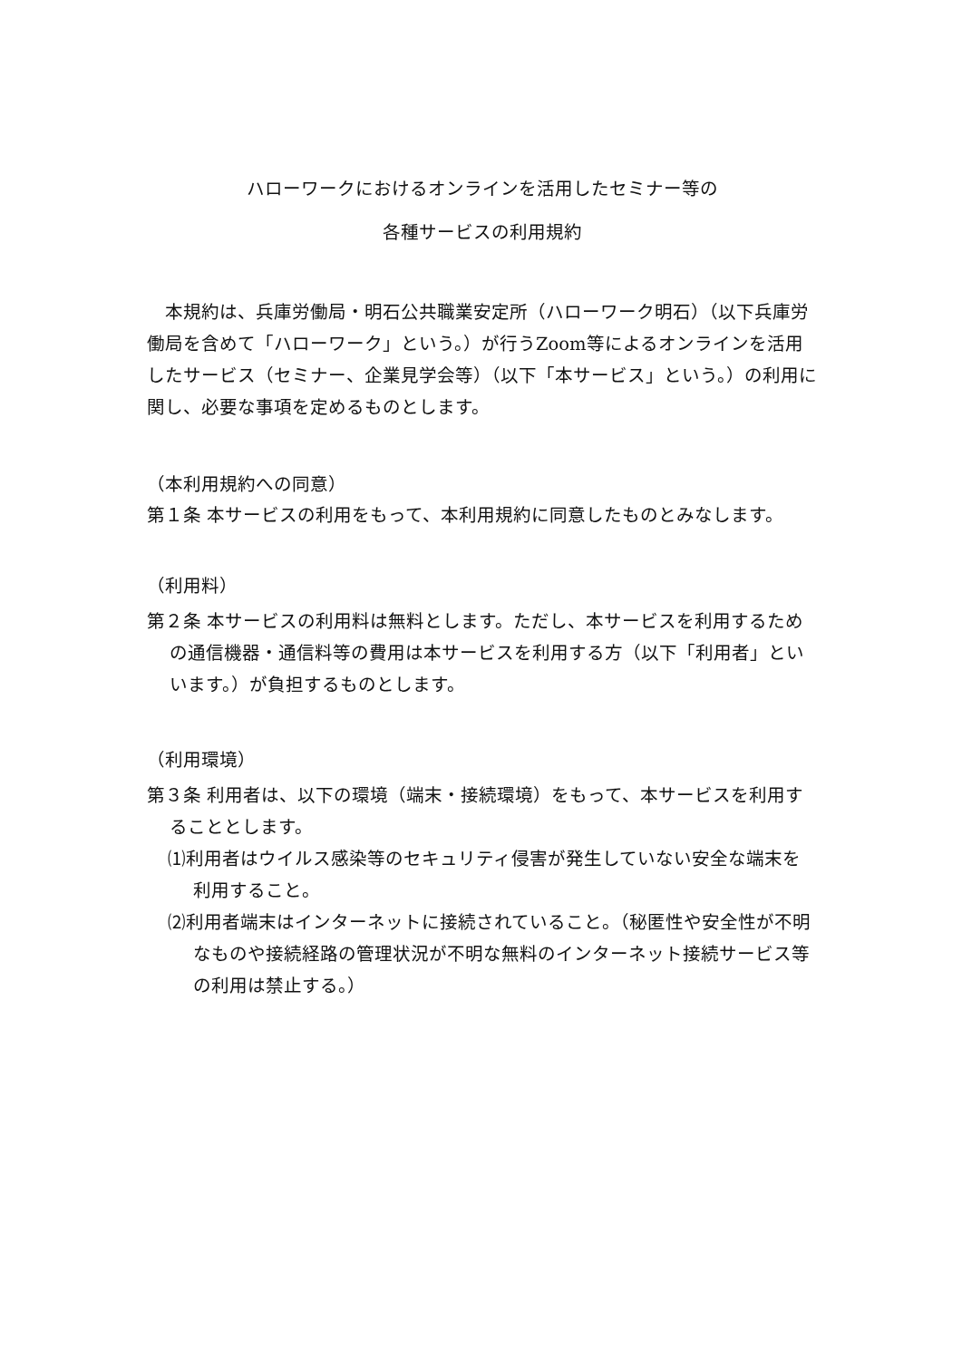ハローワークにおけるオンラインを活用したセミナー等の
各種サービスの利用規約
本規約は、兵庫労働局・明石公共職業安定所（ハローワーク明石）（以下兵庫労働局を含めて「ハローワーク」という。）が行うZoom等によるオンラインを活用したサービス（セミナー、企業見学会等）（以下「本サービス」という。）の利用に関し、必要な事項を定めるものとします。
（本利用規約への同意）
第１条 本サービスの利用をもって、本利用規約に同意したものとみなします。
（利用料）
第２条 本サービスの利用料は無料とします。ただし、本サービスを利用するための通信機器・通信料等の費用は本サービスを利用する方（以下「利用者」といいます。）が負担するものとします。
（利用環境）
第３条 利用者は、以下の環境（端末・接続環境）をもって、本サービスを利用することとします。
⑴利用者はウイルス感染等のセキュリティ侵害が発生していない安全な端末を利用すること。
⑵利用者端末はインターネットに接続されていること。（秘匿性や安全性が不明なものや接続経路の管理状況が不明な無料のインターネット接続サービス等の利用は禁止する。）